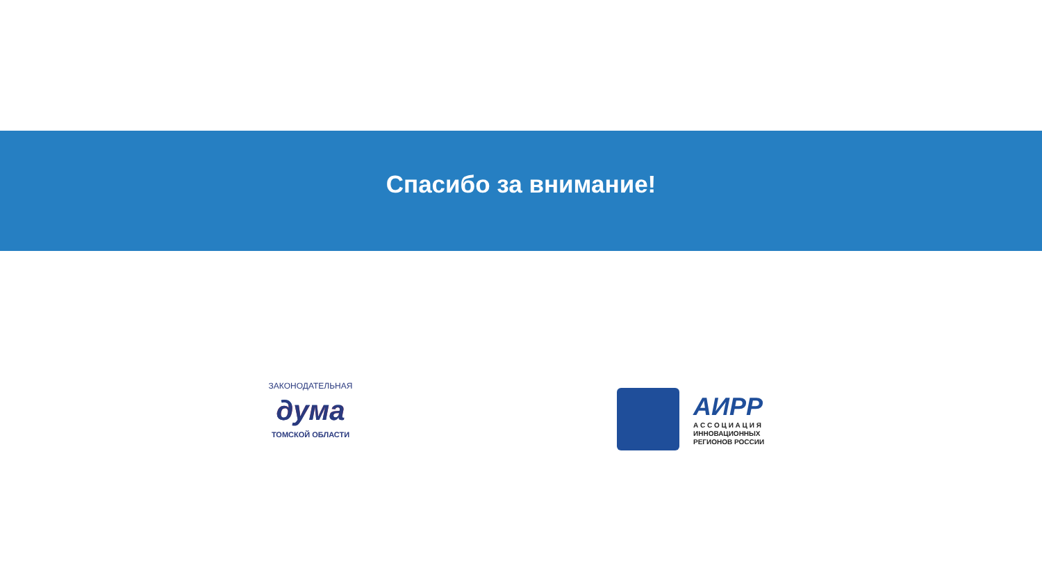Спасибо за внимание!
ЗАКОНОДАТЕЛЬНАЯ
дума
ТОМСКОЙ ОБЛАСТИ
АИРР
А С С О Ц И А Ц И Я
ИННОВАЦИОННЫХ
РЕГИОНОВ РОССИИ